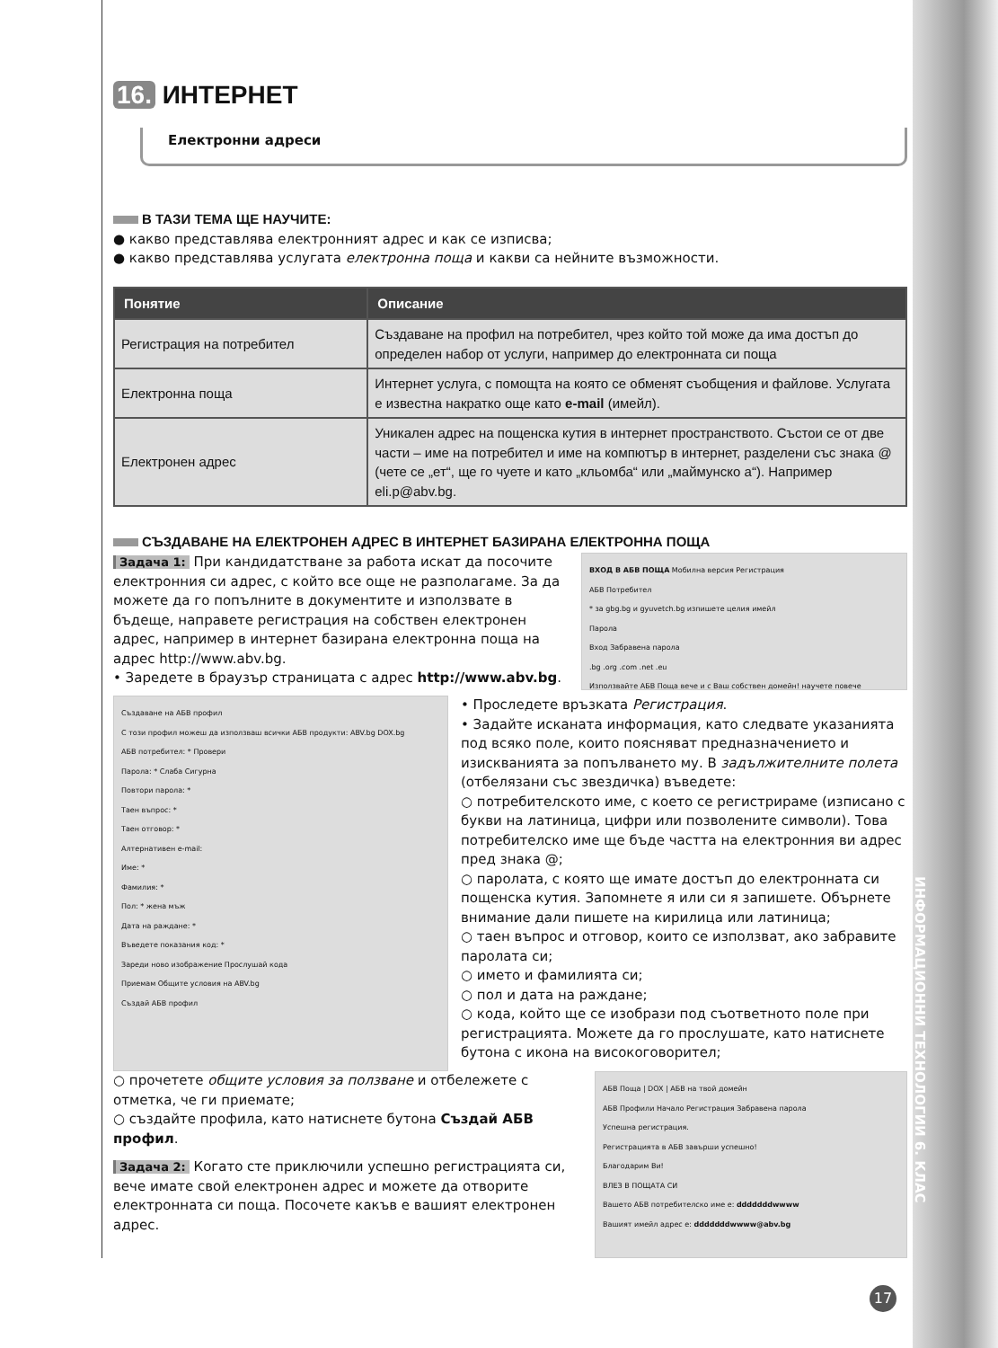16. ИНТЕРНЕТ
Електронни адреси
В ТАЗИ ТЕМА ЩЕ НАУЧИТЕ:
● какво представлява електронният адрес и как се изписва;
● какво представлява услугата електронна поща и какви са нейните възможности.
| Понятие | Описание |
| --- | --- |
| Регистрация на потребител | Създаване на профил на потребител, чрез който той може да има достъп до определен набор от услуги, например до електронната си поща |
| Електронна поща | Интернет услуга, с помощта на която се обменят съобщения и файлове. Услугата е известна накратко още като e-mail (имейл). |
| Електронен адрес | Уникален адрес на пощенска кутия в интернет пространството. Състои се от две части – име на потребител и име на компютър в интернет, разделени със знака @ (чете се „ет“, ще го чуете и като „кльомба“ или „маймунско а“). Например eli.p@abv.bg. |
СЪЗДАВАНЕ НА ЕЛЕКТРОНЕН АДРЕС В ИНТЕРНЕТ БАЗИРАНА ЕЛЕКТРОННА ПОЩА
Задача 1: При кандидатстване за работа искат да посочите електронния си адрес, с който все още не разполагаме. За да можете да го попълните в документите и използвате в бъдеще, направете регистрация на собствен електронен адрес, например в интернет базирана електронна поща на адрес http://www.abv.bg.
• Заредете в браузър страницата с адрес http://www.abv.bg.
ВХОД В АБВ ПОЩА Мобилна версия Регистрация
АБВ Потребител
* за gbg.bg и gyuvetch.bg изпишете целия имейл
Парола
Вход Забравена парола
.bg .org .com .net .eu
Използвайте АБВ Поща вече и с Ваш собствен домейн! научете повече
Създаване на АБВ профил
С този профил можеш да използваш всички АБВ продукти: ABV.bg DOX.bg
АБВ потребител: * Провери
Парола: * Слаба Сигурна
Повтори парола: *
Таен въпрос: *
Таен отговор: *
Алтернативен e-mail:
Име: *
Фамилия: *
Пол: * жена мъж
Дата на раждане: *
Въведете показания код: *
Зареди ново изображение Прослушай кода
Приемам Общите условия на ABV.bg
Създай АБВ профил
• Проследете връзката Регистрация.
• Задайте исканата информация, като следвате указанията под всяко поле, които поясняват предназначението и изискванията за попълването му. В задължителните полета (отбелязани със звездичка) въведете:
○ потребителското име, с което се регистрираме (изписано с букви на латиница, цифри или позволените символи). Това потребителско име ще бъде частта на електронния ви адрес пред знака @;
○ паролата, с която ще имате достъп до електронната си пощенска кутия. Запомнете я или си я запишете. Обърнете внимание дали пишете на кирилица или латиница;
○ таен въпрос и отговор, които се използват, ако забравите паролата си;
○ името и фамилията си;
○ пол и дата на раждане;
○ кода, който ще се изобрази под съответното поле при регистрацията. Можете да го прослушате, като натиснете бутона с икона на високоговорител;
○ прочетете общите условия за ползване и отбележете с отметка, че ги приемате;
○ създайте профила, като натиснете бутона Създай АБВ профил.
Задача 2: Когато сте приключили успешно регистрацията си, вече имате свой електронен адрес и можете да отворите електронната си поща. Посочете какъв е вашият електронен адрес.
АБВ Поща | DOX | АБВ на твой домейн
АБВ Профили Начало Регистрация Забравена парола
Успешна регистрация.
Регистрацията в АБВ завърши успешно!
Благодарим Ви!
ВЛЕЗ В ПОЩАТА СИ
Вашето АБВ потребителско име е: dddddddwwww
Вашият имейл адрес е: dddddddwwww@abv.bg
ИНФОРМАЦИОННИ ТЕХНОЛОГИИ 6. КЛАС
17